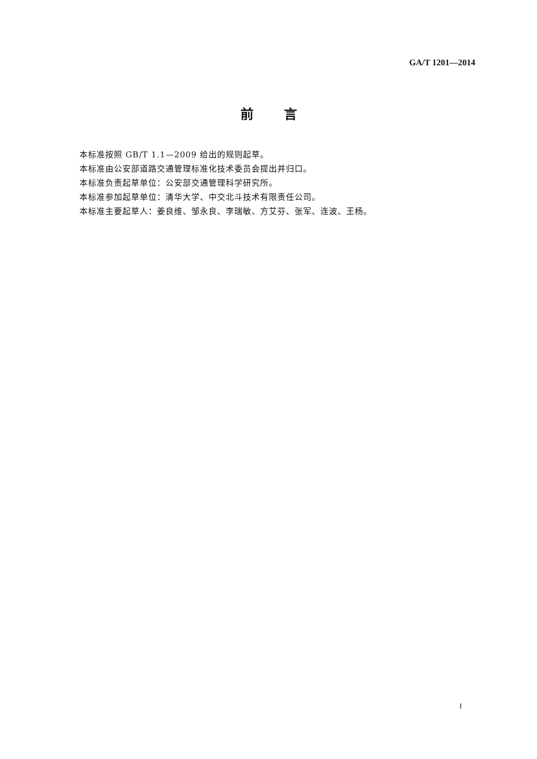GA/T 1201—2014
前言
本标准按照 GB/T 1.1—2009 给出的规则起草。
本标准由公安部道路交通管理标准化技术委员会提出并归口。
本标准负责起草单位：公安部交通管理科学研究所。
本标准参加起草单位：清华大学、中交北斗技术有限责任公司。
本标准主要起草人：姜良维、邹永良、李瑞敏、方艾芬、张军、连波、王杨。
I